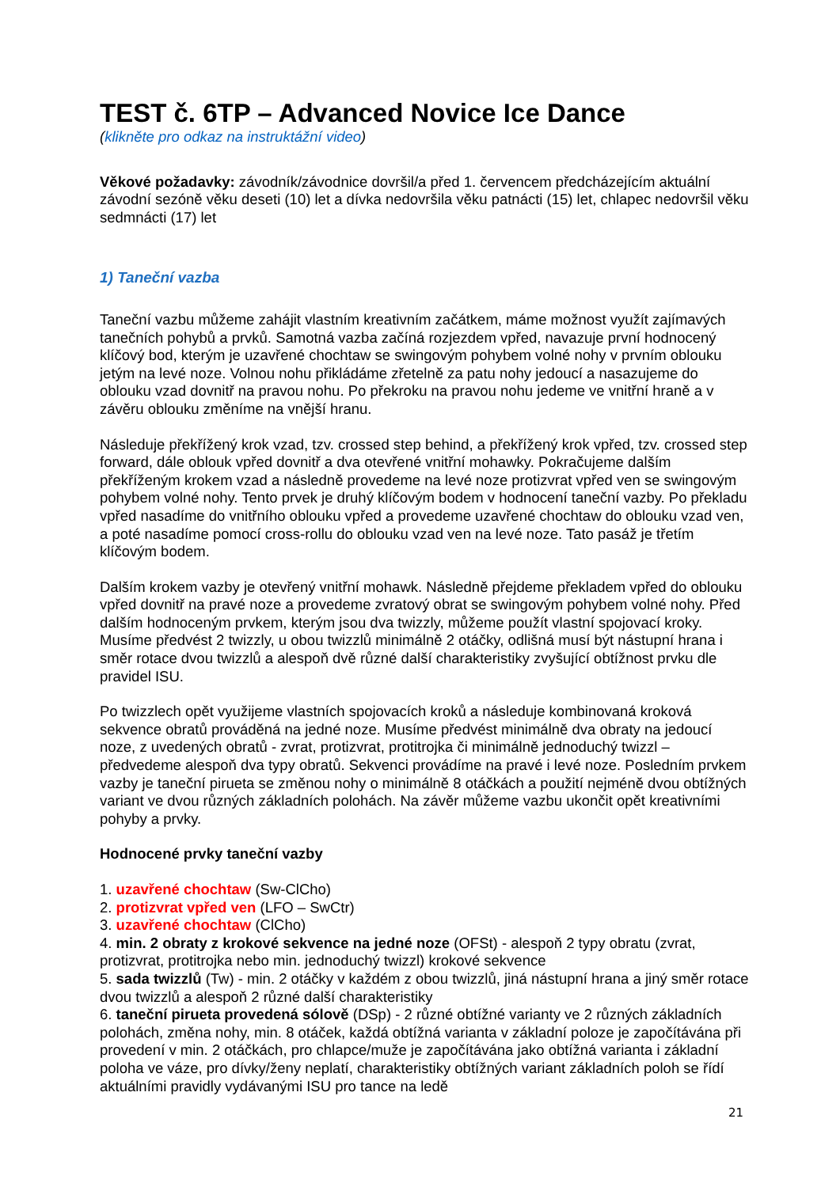TEST č. 6TP – Advanced Novice Ice Dance
(klikněte pro odkaz na instruktážní video)
Věkové požadavky: závodník/závodnice dovršil/a před 1. červencem předcházejícím aktuální závodní sezóně věku deseti (10) let a dívka nedovršila věku patnácti (15) let, chlapec nedovršil věku sedmnácti (17) let
1) Taneční vazba
Taneční vazbu můžeme zahájit vlastním kreativním začátkem, máme možnost využít zajímavých tanečních pohybů a prvků. Samotná vazba začíná rozjezdem vpřed, navazuje první hodnocený klíčový bod, kterým je uzavřené chochtaw se swingovým pohybem volné nohy v prvním oblouku jetým na levé noze. Volnou nohu přikládáme zřetelně za patu nohy jedoucí a nasazujeme do oblouku vzad dovnitř na pravou nohu. Po překroku na pravou nohu jedeme ve vnitřní hraně a v závěru oblouku změníme na vnější hranu.
Následuje překřížený krok vzad, tzv. crossed step behind, a překřížený krok vpřed, tzv. crossed step forward, dále oblouk vpřed dovnitř a dva otevřené vnitřní mohawky. Pokračujeme dalším překříženým krokem vzad a následně provedeme na levé noze protizvrat vpřed ven se swingovým pohybem volné nohy. Tento prvek je druhý klíčovým bodem v hodnocení taneční vazby. Po překladu vpřed nasadíme do vnitřního oblouku vpřed a provedeme uzavřené chochtaw do oblouku vzad ven, a poté nasadíme pomocí cross-rollu do oblouku vzad ven na levé noze. Tato pasáž je třetím klíčovým bodem.
Dalším krokem vazby je otevřený vnitřní mohawk. Následně přejdeme překladem vpřed do oblouku vpřed dovnitř na pravé noze a provedeme zvratový obrat se swingovým pohybem volné nohy. Před dalším hodnoceným prvkem, kterým jsou dva twizzly, můžeme použít vlastní spojovací kroky. Musíme předvést 2 twizzly, u obou twizzlů minimálně 2 otáčky, odlišná musí být nástupní hrana i směr rotace dvou twizzlů a alespoň dvě různé další charakteristiky zvyšující obtížnost prvku dle pravidel ISU.
Po twizzlech opět využijeme vlastních spojovacích kroků a následuje kombinovaná kroková sekvence obratů prováděná na jedné noze. Musíme předvést minimálně dva obraty na jedoucí noze, z uvedených obratů - zvrat, protizvrat, protitrojka či minimálně jednoduchý twizzl – předvedeme alespoň dva typy obratů. Sekvenci provádíme na pravé i levé noze. Posledním prvkem vazby je taneční pirueta se změnou nohy o minimálně 8 otáčkách a použití nejméně dvou obtížných variant ve dvou různých základních polohách. Na závěr můžeme vazbu ukončit opět kreativními pohyby a prvky.
Hodnocené prvky taneční vazby
1. uzavřené chochtaw (Sw-ClCho)
2. protizvrat vpřed ven (LFO – SwCtr)
3. uzavřené chochtaw (ClCho)
4. min. 2 obraty z krokové sekvence na jedné noze (OFSt) - alespoň 2 typy obratu (zvrat, protizvrat, protitrojka nebo min. jednoduchý twizzl) krokové sekvence
5. sada twizzlů (Tw) - min. 2 otáčky v každém z obou twizzlů, jiná nástupní hrana a jiný směr rotace dvou twizzlů a alespoň 2 různé další charakteristiky
6. taneční pirueta provedená sólově (DSp) - 2 různé obtížné varianty ve 2 různých základních polohách, změna nohy, min. 8 otáček, každá obtížná varianta v základní poloze je započítávána při provedení v min. 2 otáčkách, pro chlapce/muže je započítávána jako obtížná varianta i základní poloha ve váze, pro dívky/ženy neplatí, charakteristiky obtížných variant základních poloh se řídí aktuálními pravidly vydávanými ISU pro tance na ledě
21